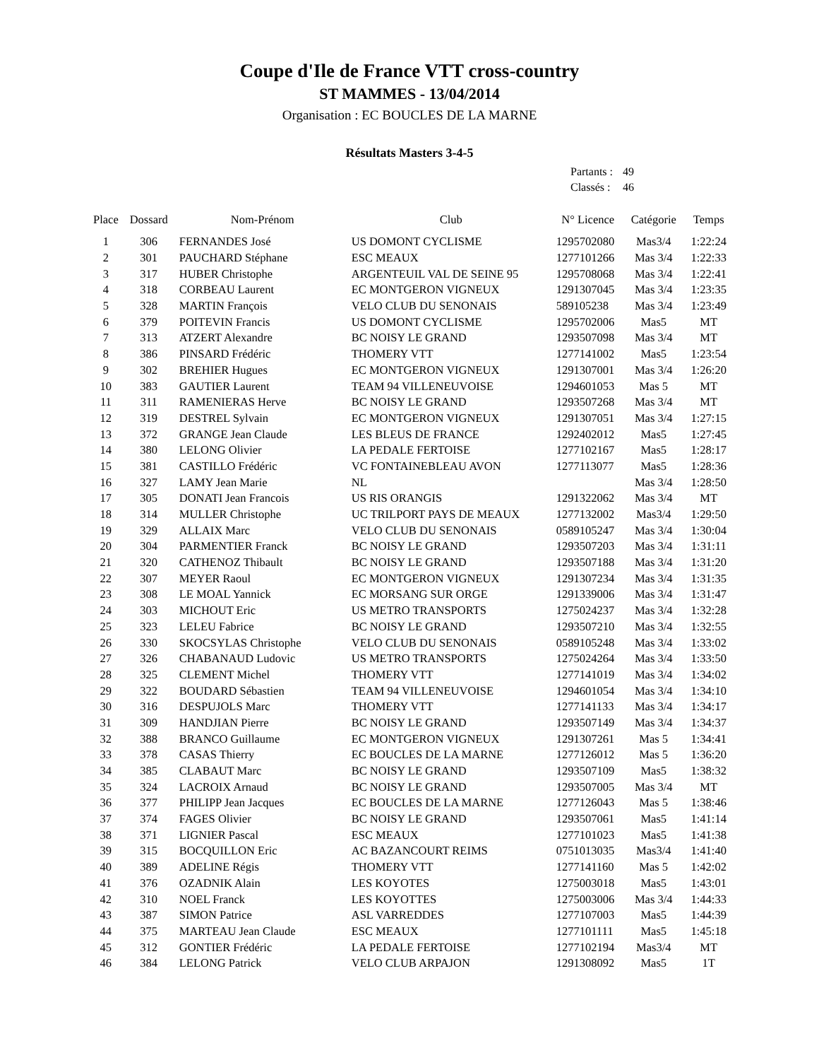Coupe d'Ile de France VTT cross-country
ST MAMMES - 13/04/2014
Organisation : EC BOUCLES DE LA MARNE
Résultats Masters 3-4-5
| Partants : | 49 |
| Classés : | 46 |
| Place | Dossard | Nom-Prénom | Club | N° Licence | Catégorie | Temps |
| --- | --- | --- | --- | --- | --- | --- |
| 1 | 306 | FERNANDES José | US DOMONT CYCLISME | 1295702080 | Mas3/4 | 1:22:24 |
| 2 | 301 | PAUCHARD Stéphane | ESC MEAUX | 1277101266 | Mas 3/4 | 1:22:33 |
| 3 | 317 | HUBER Christophe | ARGENTEUIL VAL DE SEINE 95 | 1295708068 | Mas 3/4 | 1:22:41 |
| 4 | 318 | CORBEAU Laurent | EC MONTGERON VIGNEUX | 1291307045 | Mas 3/4 | 1:23:35 |
| 5 | 328 | MARTIN François | VELO CLUB DU SENONAIS | 589105238 | Mas 3/4 | 1:23:49 |
| 6 | 379 | POITEVIN Francis | US DOMONT CYCLISME | 1295702006 | Mas5 | MT |
| 7 | 313 | ATZERT Alexandre | BC NOISY LE GRAND | 1293507098 | Mas 3/4 | MT |
| 8 | 386 | PINSARD Frédéric | THOMERY VTT | 1277141002 | Mas5 | 1:23:54 |
| 9 | 302 | BREHIER Hugues | EC MONTGERON VIGNEUX | 1291307001 | Mas 3/4 | 1:26:20 |
| 10 | 383 | GAUTIER Laurent | TEAM 94 VILLENEUVOISE | 1294601053 | Mas 5 | MT |
| 11 | 311 | RAMENIERAS Herve | BC NOISY LE GRAND | 1293507268 | Mas 3/4 | MT |
| 12 | 319 | DESTREL Sylvain | EC MONTGERON VIGNEUX | 1291307051 | Mas 3/4 | 1:27:15 |
| 13 | 372 | GRANGE Jean Claude | LES BLEUS DE FRANCE | 1292402012 | Mas5 | 1:27:45 |
| 14 | 380 | LELONG Olivier | LA PEDALE FERTOISE | 1277102167 | Mas5 | 1:28:17 |
| 15 | 381 | CASTILLO Frédéric | VC FONTAINEBLEAU AVON | 1277113077 | Mas5 | 1:28:36 |
| 16 | 327 | LAMY Jean Marie | NL | | Mas 3/4 | 1:28:50 |
| 17 | 305 | DONATI Jean Francois | US RIS ORANGIS | 1291322062 | Mas 3/4 | MT |
| 18 | 314 | MULLER Christophe | UC TRILPORT PAYS DE MEAUX | 1277132002 | Mas3/4 | 1:29:50 |
| 19 | 329 | ALLAIX Marc | VELO CLUB DU SENONAIS | 0589105247 | Mas 3/4 | 1:30:04 |
| 20 | 304 | PARMENTIER Franck | BC NOISY LE GRAND | 1293507203 | Mas 3/4 | 1:31:11 |
| 21 | 320 | CATHENOZ Thibault | BC NOISY LE GRAND | 1293507188 | Mas 3/4 | 1:31:20 |
| 22 | 307 | MEYER Raoul | EC MONTGERON VIGNEUX | 1291307234 | Mas 3/4 | 1:31:35 |
| 23 | 308 | LE MOAL Yannick | EC MORSANG SUR ORGE | 1291339006 | Mas 3/4 | 1:31:47 |
| 24 | 303 | MICHOUT Eric | US METRO TRANSPORTS | 1275024237 | Mas 3/4 | 1:32:28 |
| 25 | 323 | LELEU Fabrice | BC NOISY LE GRAND | 1293507210 | Mas 3/4 | 1:32:55 |
| 26 | 330 | SKOCSYLAS Christophe | VELO CLUB DU SENONAIS | 0589105248 | Mas 3/4 | 1:33:02 |
| 27 | 326 | CHABANAUD Ludovic | US METRO TRANSPORTS | 1275024264 | Mas 3/4 | 1:33:50 |
| 28 | 325 | CLEMENT Michel | THOMERY VTT | 1277141019 | Mas 3/4 | 1:34:02 |
| 29 | 322 | BOUDARD Sébastien | TEAM 94 VILLENEUVOISE | 1294601054 | Mas 3/4 | 1:34:10 |
| 30 | 316 | DESPUJOLS Marc | THOMERY VTT | 1277141133 | Mas 3/4 | 1:34:17 |
| 31 | 309 | HANDJIAN Pierre | BC NOISY LE GRAND | 1293507149 | Mas 3/4 | 1:34:37 |
| 32 | 388 | BRANCO Guillaume | EC MONTGERON VIGNEUX | 1291307261 | Mas 5 | 1:34:41 |
| 33 | 378 | CASAS Thierry | EC BOUCLES DE LA MARNE | 1277126012 | Mas 5 | 1:36:20 |
| 34 | 385 | CLABAUT Marc | BC NOISY LE GRAND | 1293507109 | Mas5 | 1:38:32 |
| 35 | 324 | LACROIX Arnaud | BC NOISY LE GRAND | 1293507005 | Mas 3/4 | MT |
| 36 | 377 | PHILIPP Jean Jacques | EC BOUCLES DE LA MARNE | 1277126043 | Mas 5 | 1:38:46 |
| 37 | 374 | FAGES Olivier | BC NOISY LE GRAND | 1293507061 | Mas5 | 1:41:14 |
| 38 | 371 | LIGNIER Pascal | ESC MEAUX | 1277101023 | Mas5 | 1:41:38 |
| 39 | 315 | BOCQUILLON Eric | AC BAZANCOURT REIMS | 0751013035 | Mas3/4 | 1:41:40 |
| 40 | 389 | ADELINE Régis | THOMERY VTT | 1277141160 | Mas 5 | 1:42:02 |
| 41 | 376 | OZADNIK Alain | LES KOYOTES | 1275003018 | Mas5 | 1:43:01 |
| 42 | 310 | NOEL Franck | LES KOYOTTES | 1275003006 | Mas 3/4 | 1:44:33 |
| 43 | 387 | SIMON Patrice | ASL VARREDDES | 1277107003 | Mas5 | 1:44:39 |
| 44 | 375 | MARTEAU Jean Claude | ESC MEAUX | 1277101111 | Mas5 | 1:45:18 |
| 45 | 312 | GONTIER Frédéric | LA PEDALE FERTOISE | 1277102194 | Mas3/4 | MT |
| 46 | 384 | LELONG Patrick | VELO CLUB ARPAJON | 1291308092 | Mas5 | 1T |